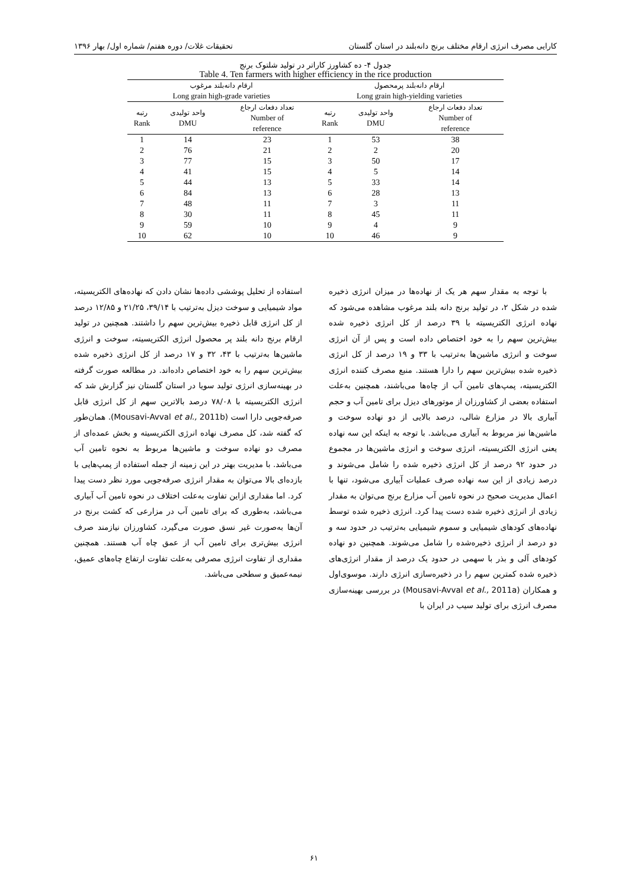کارایی مصرف انرژی ارقام مختلف برنج دانه‌بلند در استان گلستان تحقیقات غلات/ دوره هفتم/ شماره اول/ بهار ۱۳۹۶
جدول ۴- ده کشاورز کاراتر در تولید شلتوک برنج
Table 4. Ten farmers with higher efficiency in the rice production
| ارقام دانه‌بلند پرمحصول Long grain high-yielding varieties | | | ارقام دانه‌بلند مرغوب Long grain high-grade varieties | | |
| --- | --- | --- | --- | --- | --- |
| تعداد دفعات ارجاع Number of reference | واحد تولیدی DMU | رتبه Rank | تعداد دفعات ارجاع Number of reference | واحد تولیدی DMU | رتبه Rank |
| 38 | 53 | 1 | 23 | 14 | 1 |
| 20 | 2 | 2 | 21 | 76 | 2 |
| 17 | 50 | 3 | 15 | 77 | 3 |
| 14 | 5 | 4 | 15 | 41 | 4 |
| 14 | 33 | 5 | 13 | 44 | 5 |
| 13 | 28 | 6 | 13 | 84 | 6 |
| 11 | 3 | 7 | 11 | 48 | 7 |
| 11 | 45 | 8 | 11 | 30 | 8 |
| 9 | 4 | 9 | 10 | 59 | 9 |
| 9 | 46 | 10 | 10 | 62 | 10 |
با توجه به مقدار سهم هر یک از نهاده‌ها در میزان انرژی ذخیره شده در شکل ۲، در تولید برنج دانه بلند مرغوب مشاهده می‌شود که نهاده انرژی الکتریسیته با ۳۹ درصد از کل انرژی ذخیره شده بیش‌ترین سهم را به خود اختصاص داده است و پس از آن انرژی سوخت و انرژی ماشین‌ها به‌ترتیب با ۳۳ و ۱۹ درصد از کل انرژی ذخیره شده بیش‌ترین سهم را دارا هستند. منبع مصرف کننده انرژی الکتریسیته، پمپ‌های تامین آب از چاه‌ها می‌باشند، همچنین به‌علت استفاده بعضی از کشاورزان از موتورهای دیزل برای تامین آب و حجم آبیاری بالا در مزارع شالی، درصد بالایی از دو نهاده سوخت و ماشین‌ها نیز مربوط به آبیاری می‌باشد. با توجه به اینکه این سه نهاده یعنی انرژی الکتریسیته، انرژی سوخت و انرژی ماشین‌ها در مجموع در حدود ۹۲ درصد از کل انرژی ذخیره شده را شامل می‌شوند و درصد زیادی از این سه نهاده صرف عملیات آبیاری می‌شود، تنها با اعمال مدیریت صحیح در نحوه تامین آب مزارع برنج می‌توان به مقدار زیادی از انرژی ذخیره شده دست پیدا کرد. انرژی ذخیره شده توسط نهاده‌های کودهای شیمیایی و سموم شیمیایی به‌ترتیب در حدود سه و دو درصد از انرژی ذخیره‌شده را شامل می‌شوند. همچنین دو نهاده کودهای آلی و بذر با سهمی در حدود یک درصد از مقدار انرژی‌های ذخیره شده کمترین سهم را در ذخیره‌سازی انرژی دارند. موسوی‌اول و همکاران (Mousavi-Avval et al., 2011a) در بررسی بهینه‌سازی مصرف انرژی برای تولید سیب در ایران با
استفاده از تحلیل پوششی داده‌ها نشان دادن که نهاده‌های الکتریسیته، مواد شیمیایی و سوخت دیزل به‌ترتیب با ۳۹/۱۴، ۲۱/۲۵ و ۱۲/۸۵ درصد از کل انرژی قابل ذخیره بیش‌ترین سهم را داشتند. همچنین در تولید ارقام برنج دانه بلند پر محصول انرژی الکتریسیته، سوخت و انرژی ماشین‌ها به‌ترتیب با ۴۳، ۳۲ و ۱۷ درصد از کل انرژی ذخیره شده بیش‌ترین سهم را به خود اختصاص داده‌اند. در مطالعه صورت گرفته در بهینه‌سازی انرژی تولید سویا در استان گلستان نیز گزارش شد که انرژی الکتریسیته با ۷۸/۰۸ درصد بالاترین سهم از کل انرژی قابل صرفه‌جویی دارا است (Mousavi-Avval et al., 2011b). همان‌طور که گفته شد، کل مصرف نهاده انرژی الکتریسیته و بخش عمده‌ای از مصرف دو نهاده سوخت و ماشین‌ها مربوط به نحوه تامین آب می‌باشد. با مدیریت بهتر در این زمینه از جمله استفاده از پمپ‌هایی با بازده‌ای بالا می‌توان به مقدار انرژی صرفه‌جویی مورد نظر دست پیدا کرد. اما مقداری ازاین تفاوت به‌علت اختلاف در نحوه تامین آب آبیاری می‌باشد، به‌طوری که برای تامین آب در مزارعی که کشت برنج در آن‌ها به‌صورت غیر نسق صورت می‌گیرد، کشاورزان نیازمند صرف انرژی بیش‌تری برای تامین آب از عمق چاه آب هستند. همچنین مقداری از تفاوت انرژی مصرفی به‌علت تفاوت ارتفاع چاه‌های عمیق، نیمه‌عمیق و سطحی می‌باشد.
۶۱